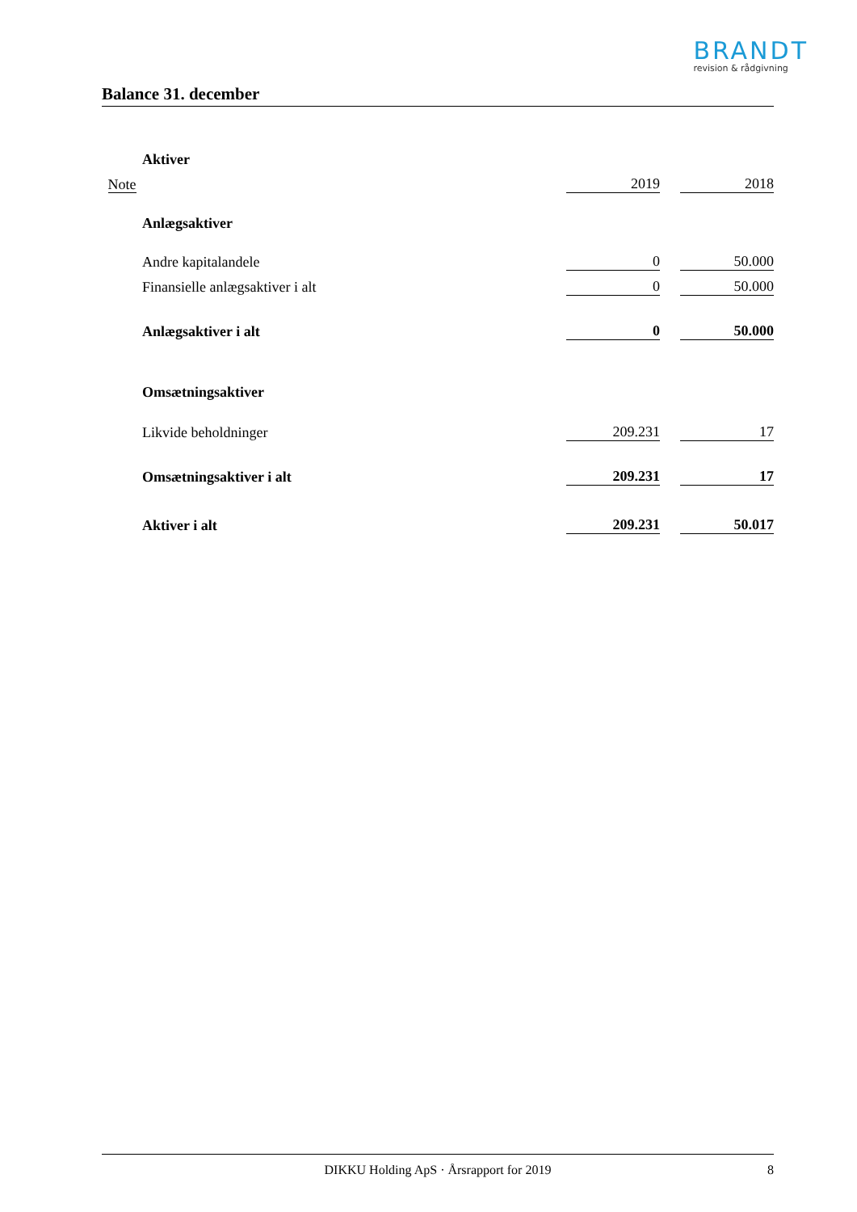BRANDT
revision & rådgivning
Balance 31. december
| | Aktiver | | | |
| Note | | 2019 | | 2018 |
| | Anlægsaktiver | | | |
| | Andre kapitalandele | 0 | | 50.000 |
| | Finansielle anlægsaktiver i alt | 0 | | 50.000 |
| | Anlægsaktiver i alt | 0 | | 50.000 |
| | Omsætningsaktiver | | | |
| | Likvide beholdninger | 209.231 | | 17 |
| | Omsætningsaktiver i alt | 209.231 | | 17 |
| | Aktiver i alt | 209.231 | | 50.017 |
DIKKU Holding ApS · Årsrapport for 2019 8